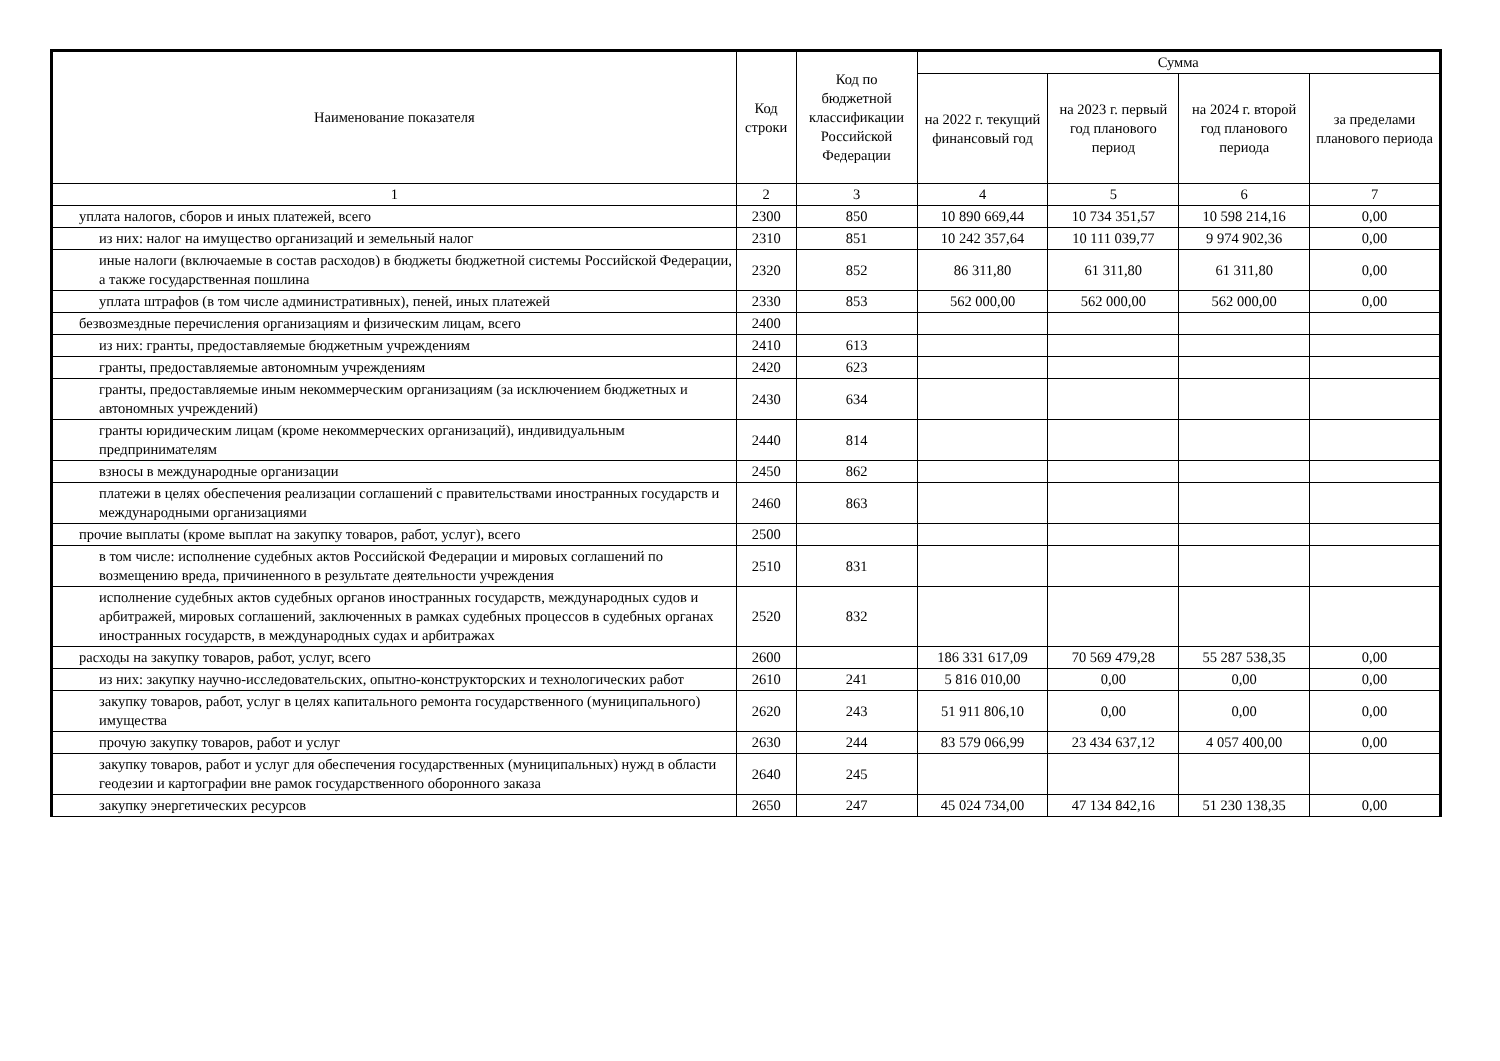| Наименование показателя | Код строки | Код по бюджетной классификации Российской Федерации | Сумма | | | |
| --- | --- | --- | --- | --- | --- | --- |
| | | | на 2022 г. текущий финансовый год | на 2023 г. первый год планового период | на 2024 г. второй год планового периода | за пределами планового периода |
| 1 | 2 | 3 | 4 | 5 | 6 | 7 |
| уплата налогов, сборов и иных платежей, всего | 2300 | 850 | 10 890 669,44 | 10 734 351,57 | 10 598 214,16 | 0,00 |
| из них: налог на имущество организаций и земельный налог | 2310 | 851 | 10 242 357,64 | 10 111 039,77 | 9 974 902,36 | 0,00 |
| иные налоги (включаемые в состав расходов) в бюджеты бюджетной системы Российской Федерации, а также государственная пошлина | 2320 | 852 | 86 311,80 | 61 311,80 | 61 311,80 | 0,00 |
| уплата штрафов (в том числе административных), пеней, иных платежей | 2330 | 853 | 562 000,00 | 562 000,00 | 562 000,00 | 0,00 |
| безвозмездные перечисления организациям и физическим лицам, всего | 2400 | | | | | |
| из них: гранты, предоставляемые бюджетным учреждениям | 2410 | 613 | | | | |
| гранты, предоставляемые автономным учреждениям | 2420 | 623 | | | | |
| гранты, предоставляемые иным некоммерческим организациям (за исключением бюджетных и автономных учреждений) | 2430 | 634 | | | | |
| гранты юридическим лицам (кроме некоммерческих организаций), индивидуальным предпринимателям | 2440 | 814 | | | | |
| взносы в международные организации | 2450 | 862 | | | | |
| платежи в целях обеспечения реализации соглашений с правительствами иностранных государств и международными организациями | 2460 | 863 | | | | |
| прочие выплаты (кроме выплат на закупку товаров, работ, услуг), всего | 2500 | | | | | |
| в том числе: исполнение судебных актов Российской Федерации и мировых соглашений по возмещению вреда, причиненного в результате деятельности учреждения | 2510 | 831 | | | | |
| исполнение судебных актов судебных органов иностранных государств, международных судов и арбитражей, мировых соглашений, заключенных в рамках судебных процессов в судебных органах иностранных государств, в международных судах и арбитражах | 2520 | 832 | | | | |
| расходы на закупку товаров, работ, услуг, всего | 2600 | | 186 331 617,09 | 70 569 479,28 | 55 287 538,35 | 0,00 |
| из них: закупку научно-исследовательских, опытно-конструкторских и технологических работ | 2610 | 241 | 5 816 010,00 | 0,00 | 0,00 | 0,00 |
| закупку товаров, работ, услуг в целях капитального ремонта государственного (муниципального) имущества | 2620 | 243 | 51 911 806,10 | 0,00 | 0,00 | 0,00 |
| прочую закупку товаров, работ и услуг | 2630 | 244 | 83 579 066,99 | 23 434 637,12 | 4 057 400,00 | 0,00 |
| закупку товаров, работ и услуг для обеспечения государственных (муниципальных) нужд в области геодезии и картографии вне рамок государственного оборонного заказа | 2640 | 245 | | | | |
| закупку энергетических ресурсов | 2650 | 247 | 45 024 734,00 | 47 134 842,16 | 51 230 138,35 | 0,00 |